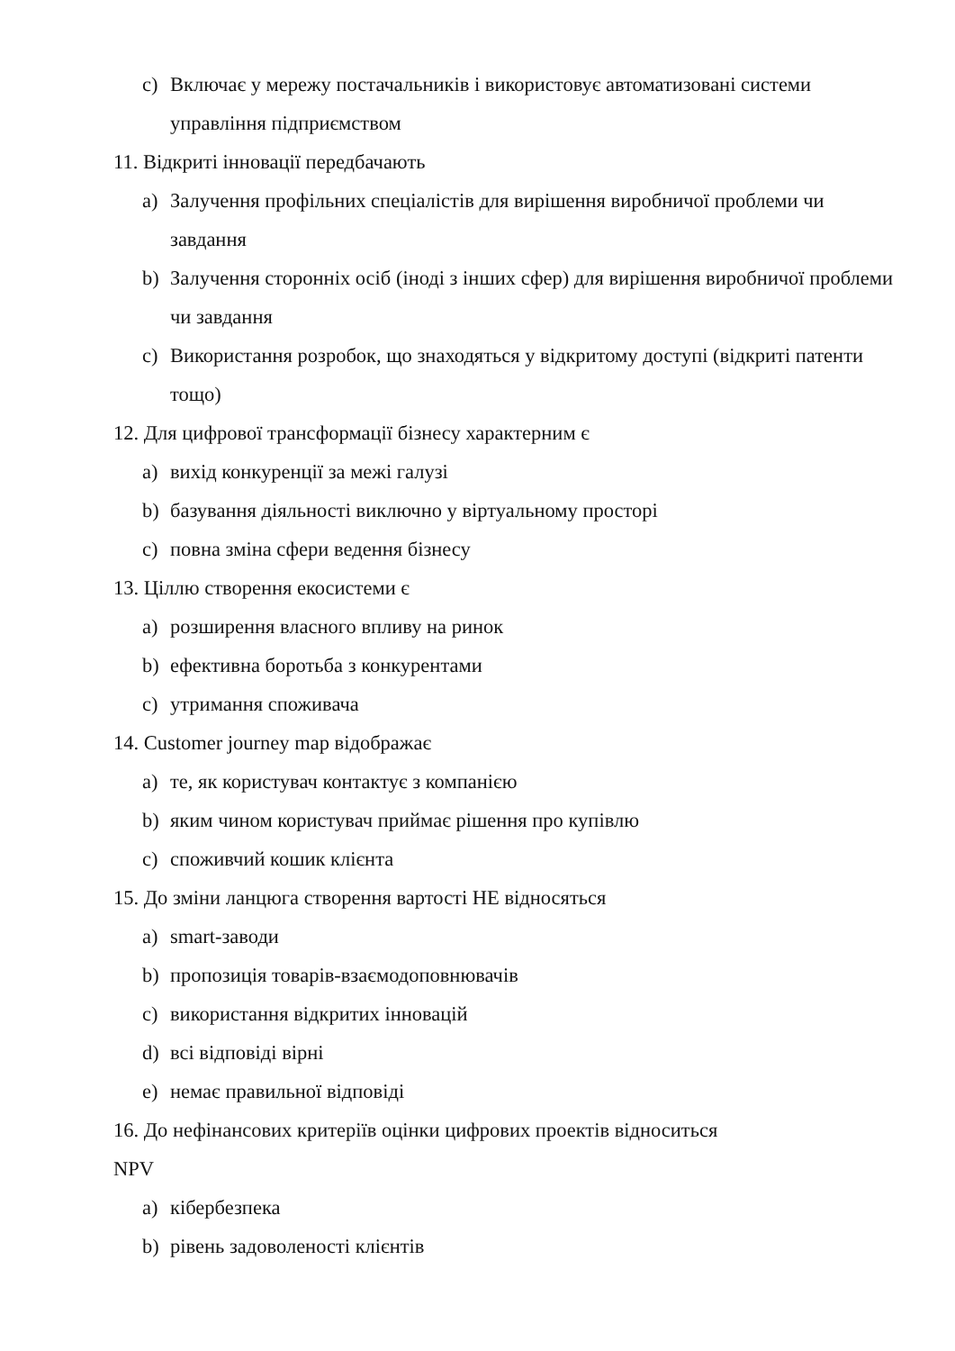c) Включає у мережу постачальників і використовує автоматизовані системи управління підприємством
11. Відкриті інновації передбачають
a) Залучення профільних спеціалістів для вирішення виробничої проблеми чи завдання
b) Залучення сторонніх осіб (іноді з інших сфер) для вирішення виробничої проблеми чи завдання
c) Використання розробок, що знаходяться у відкритому доступі (відкриті патенти тощо)
12. Для цифрової трансформації бізнесу характерним є
a) вихід конкуренції за межі галузі
b) базування діяльності виключно у віртуальному просторі
c) повна зміна сфери ведення бізнесу
13. Ціллю створення екосистеми є
a) розширення власного впливу на ринок
b) ефективна боротьба з конкурентами
c) утримання споживача
14. Customer journey map відображає
a) те, як користувач контактує з компанією
b) яким чином користувач приймає рішення про купівлю
c) споживчий кошик клієнта
15. До зміни ланцюга створення вартості НЕ відносяться
a) smart-заводи
b) пропозиція товарів-взаємодоповнювачів
c) використання відкритих інновацій
d) всі відповіді вірні
e) немає правильної відповіді
16. До нефінансових критеріїв оцінки цифрових проектів відноситься
NPV
a) кібербезпека
b) рівень задоволеності клієнтів